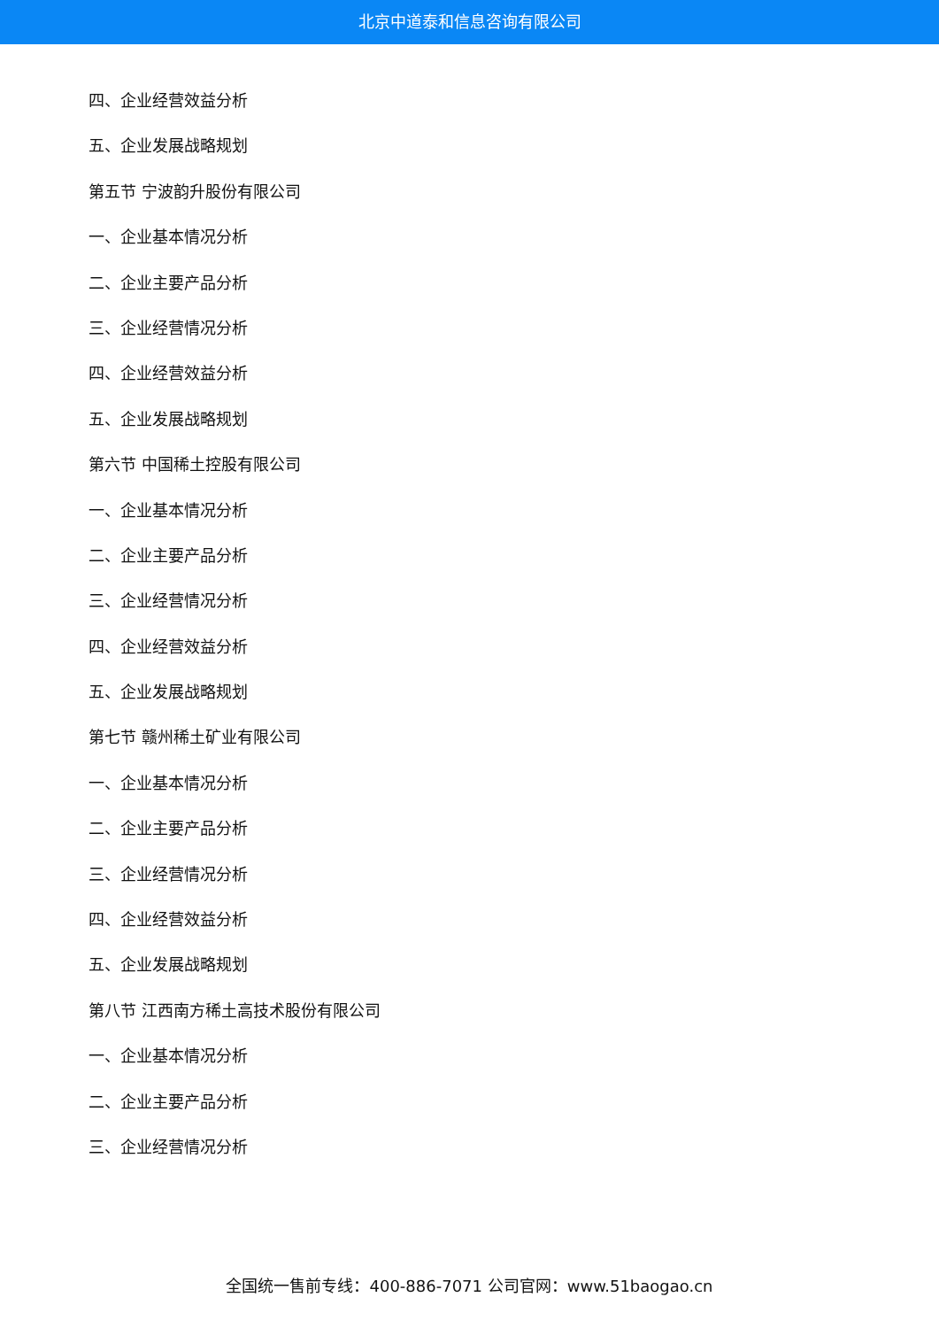北京中道泰和信息咨询有限公司
四、企业经营效益分析
五、企业发展战略规划
第五节 宁波韵升股份有限公司
一、企业基本情况分析
二、企业主要产品分析
三、企业经营情况分析
四、企业经营效益分析
五、企业发展战略规划
第六节 中国稀土控股有限公司
一、企业基本情况分析
二、企业主要产品分析
三、企业经营情况分析
四、企业经营效益分析
五、企业发展战略规划
第七节 赣州稀土矿业有限公司
一、企业基本情况分析
二、企业主要产品分析
三、企业经营情况分析
四、企业经营效益分析
五、企业发展战略规划
第八节 江西南方稀土高技术股份有限公司
一、企业基本情况分析
二、企业主要产品分析
三、企业经营情况分析
全国统一售前专线：400-886-7071 公司官网：www.51baogao.cn